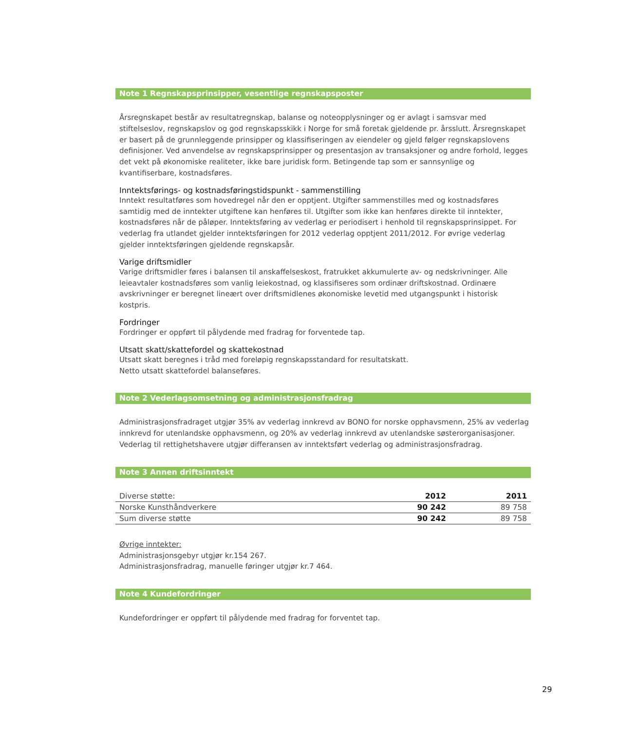Note 1 Regnskapsprinsipper, vesentlige regnskapsposter
Årsregnskapet består av resultatregnskap, balanse og noteopplysninger og er avlagt i samsvar med stiftelseslov, regnskapslov og god regnskapsskikk i Norge for små foretak gjeldende pr. årsslutt. Årsregnskapet er basert på de grunnleggende prinsipper og klassifiseringen av eiendeler og gjeld følger regnskapslovens definisjoner. Ved anvendelse av regnskapsprinsipper og presentasjon av transaksjoner og andre forhold, legges det vekt på økonomiske realiteter, ikke bare juridisk form. Betingende tap som er sannsynlige og kvantifiserbare, kostnadsføres.
Inntektsførings- og kostnadsføringstidspunkt - sammenstilling
Inntekt resultatføres som hovedregel når den er opptjent. Utgifter sammenstilles med og kostnadsføres samtidig med de inntekter utgiftene kan henføres til. Utgifter som ikke kan henføres direkte til inntekter, kostnadsføres når de påløper. Inntektsføring av vederlag er periodisert i henhold til regnskapsprinsippet. For vederlag fra utlandet gjelder inntektsføringen for 2012 vederlag opptjent 2011/2012. For øvrige vederlag gjelder inntektsføringen gjeldende regnskapsår.
Varige driftsmidler
Varige driftsmidler føres i balansen til anskaffelseskost, fratrukket akkumulerte av- og nedskrivninger. Alle leieavtaler kostnadsføres som vanlig leiekostnad, og klassifiseres som ordinær driftskostnad. Ordinære avskrivninger er beregnet lineært over driftsmidlenes økonomiske levetid med utgangspunkt i historisk kostpris.
Fordringer
Fordringer er oppført til pålydende med fradrag for forventede tap.
Utsatt skatt/skattefordel og skattekostnad
Utsatt skatt beregnes i tråd med foreløpig regnskapsstandard for resultatskatt.
Netto utsatt skattefordel balanseføres.
Note 2 Vederlagsomsetning og administrasjonsfradrag
Administrasjonsfradraget utgjør 35% av vederlag innkrevd av BONO for norske opphavsmenn, 25% av vederlag innkrevd for utenlandske opphavsmenn, og 20% av vederlag innkrevd av utenlandske søsterorganisasjoner. Vederlag til rettighetshavere utgjør differansen av inntektsført vederlag og administrasjonsfradrag.
Note 3 Annen driftsinntekt
| Diverse støtte: | 2012 | 2011 |
| Norske Kunsthåndverkere | 90 242 | 89 758 |
| Sum diverse støtte | 90 242 | 89 758 |
Øvrige inntekter:
Administrasjonsgebyr utgjør kr.154 267.
Administrasjonsfradrag, manuelle føringer utgjør kr.7 464.
Note 4 Kundefordringer
Kundefordringer er oppført til pålydende med fradrag for forventet tap.
29